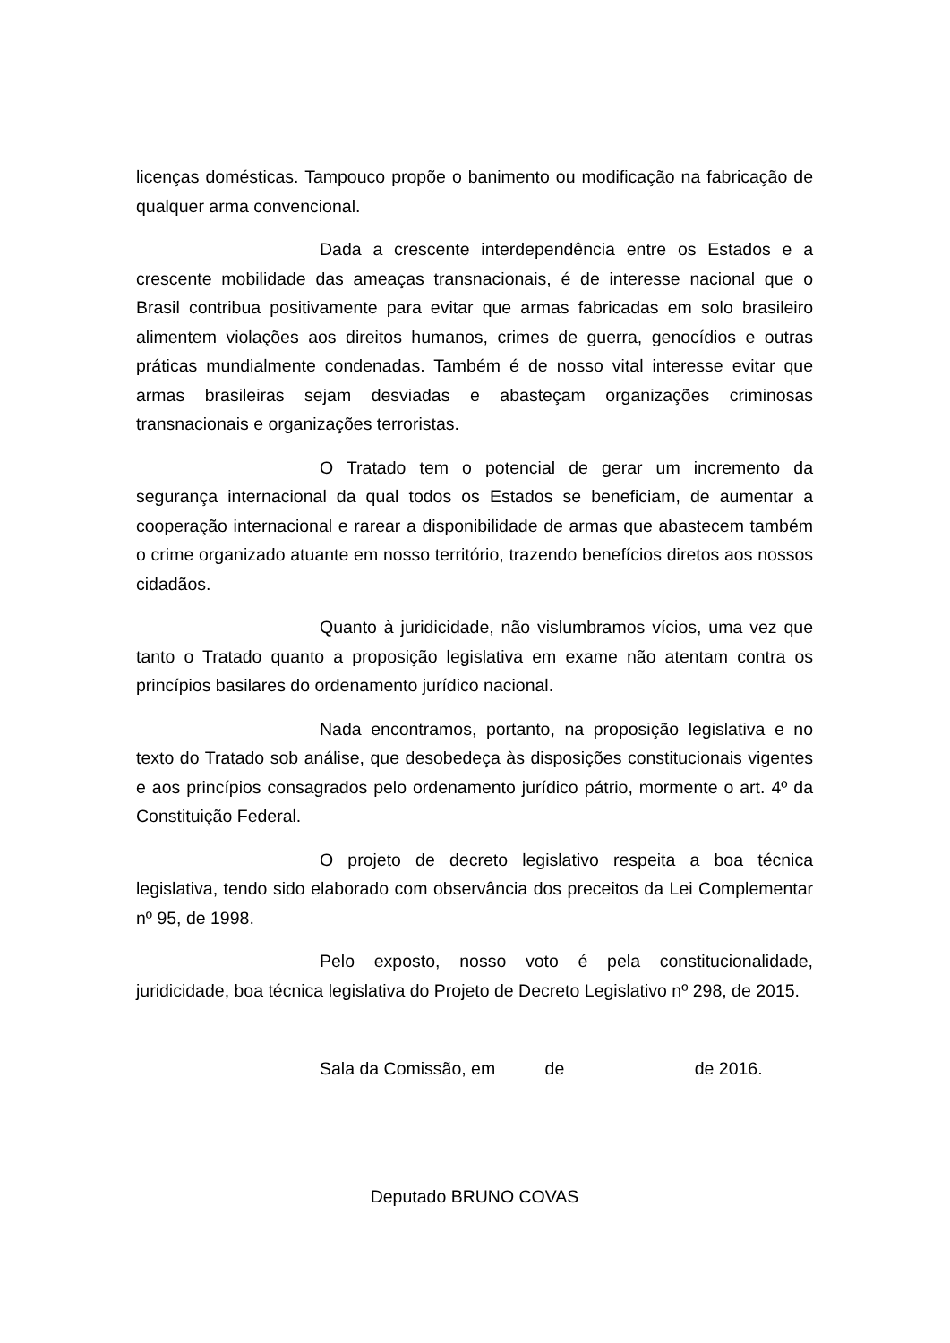licenças domésticas. Tampouco propõe o banimento ou modificação na fabricação de qualquer arma convencional.
Dada a crescente interdependência entre os Estados e a crescente mobilidade das ameaças transnacionais, é de interesse nacional que o Brasil contribua positivamente para evitar que armas fabricadas em solo brasileiro alimentem violações aos direitos humanos, crimes de guerra, genocídios e outras práticas mundialmente condenadas. Também é de nosso vital interesse evitar que armas brasileiras sejam desviadas e abasteçam organizações criminosas transnacionais e organizações terroristas.
O Tratado tem o potencial de gerar um incremento da segurança internacional da qual todos os Estados se beneficiam, de aumentar a cooperação internacional e rarear a disponibilidade de armas que abastecem também o crime organizado atuante em nosso território, trazendo benefícios diretos aos nossos cidadãos.
Quanto à juridicidade, não vislumbramos vícios, uma vez que tanto o Tratado quanto a proposição legislativa em exame não atentam contra os princípios basilares do ordenamento jurídico nacional.
Nada encontramos, portanto, na proposição legislativa e no texto do Tratado sob análise, que desobedeça às disposições constitucionais vigentes e aos princípios consagrados pelo ordenamento jurídico pátrio, mormente o art. 4º da Constituição Federal.
O projeto de decreto legislativo respeita a boa técnica legislativa, tendo sido elaborado com observância dos preceitos da Lei Complementar nº 95, de 1998.
Pelo exposto, nosso voto é pela constitucionalidade, juridicidade, boa técnica legislativa do Projeto de Decreto Legislativo nº 298, de 2015.
Sala da Comissão, em de de 2016.
Deputado BRUNO COVAS